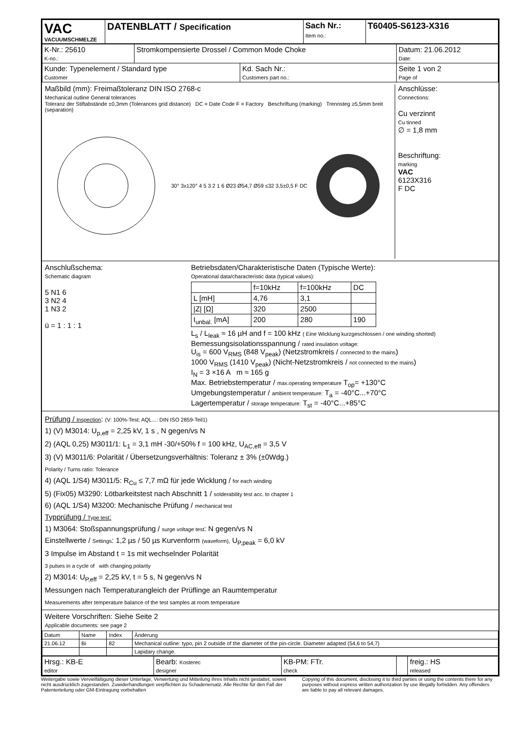| VAC VACUUMSCHMELZE | DATENBLATT / Specification | Sach Nr.: Item no.: | T60405-S6123-X316 |
| K-Nr.: 25610 K-no.: | Stromkompensierte Drossel / Common Mode Choke | | Datum: 21.06.2012 Date: |
| Kunde: Typenelement / Standard type Customer | | Kd. Sach Nr.: Customers part no.: | Seite 1 von 2 Page of |
Maßbild (mm): Freimaßtoleranz DIN ISO 2768-c
Mechanical outline General tolerances
Toleranz der Stiftabstände ±0,3mm (Tolerances grid distance) DC = Date Code F = Factory Beschriftung (marking) Trennsteg ≥5,5mm breit (separation)
30° 3x120° 4 5 3 2 1 6 Ø23 Ø54,7 Ø59 ≤32 3,5±0,5 F DC
Anschlüsse:
Connections:
Cu verzinnt
Cu tinned
∅ = 1,8 mm
Beschriftung:
marking
VAC
6123X316
F DC
Anschlußschema:
Schematic diagram
5 N1 6
3 N2 4
1 N3 2
ü = 1 : 1 : 1
Betriebsdaten/Charakteristische Daten (Typische Werte):
Operational data/characteristic data (typical values):
| | f=10kHz | f=100kHz | DC |
| --- | --- | --- | --- |
| L [mH] | 4,76 | 3,1 | |
| /Z/ [Ω] | 320 | 2500 | |
| I<sub>unbal.</sub> [mA] | 200 | 280 | 190 |
L<sub>s</sub> / L<sub>leak</sub> ≈ 16 µH and f = 100 kHz ( Eine Wicklung kurzgeschlossen / one winding shorted)
Bemessungsisolationsspannung / rated insulation voltage:
U<sub>is</sub> = 600 V<sub>RMS</sub> (848 V<sub>peak</sub>) (Netzstromkreis / connected to the mains)
1000 V<sub>RMS</sub> (1410 V<sub>peak</sub>) (Nicht-Netzstromkreis / not connected to the mains)
I<sub>N</sub> = 3 ×16 A m ≈ 165 g
Max. Betriebstemperatur / max.operating temperature T<sub>op</sub>= +130°C
Umgebungstemperatur / ambient temperature: T<sub>a</sub> = -40°C...+70°C
Lagertemperatur / storage temperature: T<sub>st</sub> = -40°C...+85°C
Prüfung / Inspection: (V: 100%-Test; AQL...: DIN ISO 2859-Teil1)
1) (V) M3014: U<sub>p,eff</sub> = 2,25 kV, 1 s , N gegen/vs N
2) (AQL 0,25) M3011/1: L<sub>1</sub> = 3,1 mH -30/+50% f = 100 kHz, U<sub>AC,eff</sub> = 3,5 V
3) (V) M3011/6: Polarität / Übersetzungsverhältnis: Toleranz ± 3% (±0Wdg.)
Polarity / Turns ratio: Tolerance
4) (AQL 1/S4) M3011/5: R<sub>Cu</sub> ≤ 7,7 mΩ für jede Wicklung / for each winding
5) (Fix05) M3290: Lötbarkeitstest nach Abschnitt 1 / solderability test acc. to chapter 1
6) (AQL 1/S4) M3200: Mechanische Prüfung / mechanical test
Typprüfung / Type test:
1) M3064: Stoßspannungsprüfung / surge voltage test: N gegen/vs N
Einstellwerte / Settings: 1,2 µs / 50 µs Kurvenform (waveform), U<sub>P,peak</sub> = 6,0 kV
3 Impulse im Abstand t = 1s mit wechselnder Polarität
3 pulses in a cycle of with changing polarity
2) M3014: U<sub>P,eff</sub> = 2,25 kV, t = 5 s, N gegen/vs N
Messungen nach Temperaturangleich der Prüflinge an Raumtemperatur
Measurements after temperature balance of the test samples at room temperature
Weitere Vorschriften: Siehe Seite 2
Applicable documents: see page 2
| Datum | Name | Index | Änderung |
| 21.06.12 | Bi | 82 | Mechanical outline: typo, pin 2 outside of the diameter of the pin-circle. Diameter adapted (54,6 to 54,7) |
| | | | Lapidary change. |
| Hrsg.: KB-E editor | Bearb: Kosterec designer | KB-PM: FTr. check | | freig.: HS released |
Weitergabe sowie Vervielfältigung dieser Unterlage, Verwertung und Mitteilung ihres Inhalts nicht gestattet, soweit nicht ausdrücklich zugestanden. Zuwiderhandlungen verpflichten zu Schadenersatz. Alle Rechte für den Fall der Patenterteilung oder GM-Eintragung vorbehalten
Copying of this document, disclosing it to third parties or using the contents there for any purposes without express written authorization by use illegally forbidden. Any offenders are liable to pay all relevant damages.